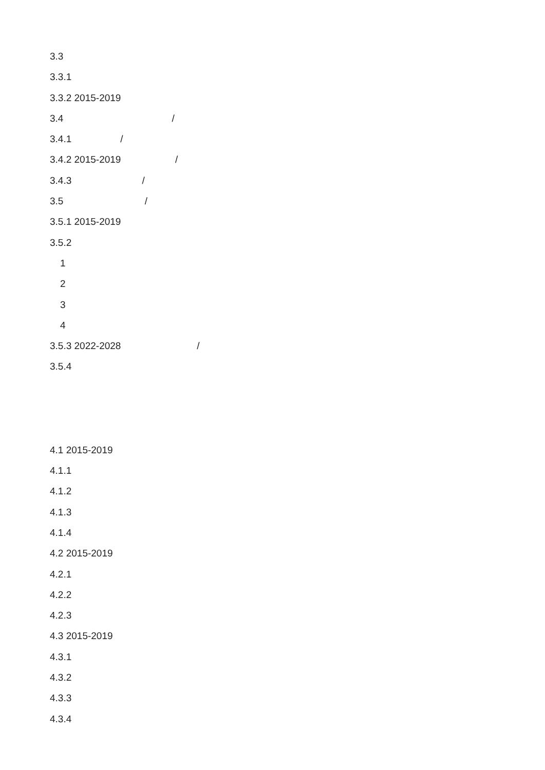3.3
3.3.1
3.3.2 2015-2019
3.4 /
3.4.1 /
3.4.2 2015-2019 /
3.4.3 /
3.5 /
3.5.1 2015-2019
3.5.2
1
2
3
4
3.5.3 2022-2028 /
3.5.4
4.1 2015-2019
4.1.1
4.1.2
4.1.3
4.1.4
4.2 2015-2019
4.2.1
4.2.2
4.2.3
4.3 2015-2019
4.3.1
4.3.2
4.3.3
4.3.4